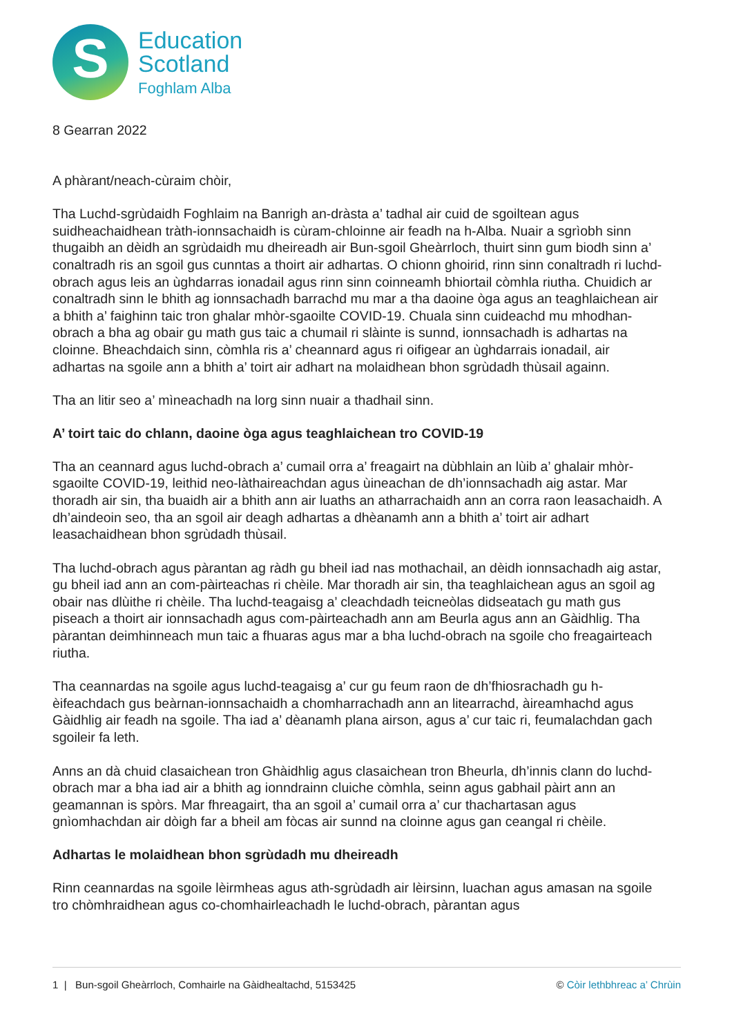S
Education
Scotland
Foghlam Alba
8 Gearran 2022
A phàrant/neach-cùraim chòir,
Tha Luchd-sgrùdaidh Foghlaim na Banrigh an-dràsta a’ tadhal air cuid de sgoiltean agus suidheachaidhean tràth-ionnsachaidh is cùram-chloinne air feadh na h-Alba. Nuair a sgrìobh sinn thugaibh an dèidh an sgrùdaidh mu dheireadh air Bun-sgoil Gheàrrloch, thuirt sinn gum biodh sinn a’ conaltradh ris an sgoil gus cunntas a thoirt air adhartas. O chionn ghoirid, rinn sinn conaltradh ri luchd-obrach agus leis an ùghdarras ionadail agus rinn sinn coinneamh bhiortail còmhla riutha. Chuidich ar conaltradh sinn le bhith ag ionnsachadh barrachd mu mar a tha daoine òga agus an teaghlaichean air a bhith a’ faighinn taic tron ghalar mhòr-sgaoilte COVID-19. Chuala sinn cuideachd mu mhodhan-obrach a bha ag obair gu math gus taic a chumail ri slàinte is sunnd, ionnsachadh is adhartas na cloinne. Bheachdaich sinn, còmhla ris a’ cheannard agus ri oifigear an ùghdarrais ionadail, air adhartas na sgoile ann a bhith a’ toirt air adhart na molaidhean bhon sgrùdadh thùsail againn.
Tha an litir seo a’ mìneachadh na lorg sinn nuair a thadhail sinn.
A’ toirt taic do chlann, daoine òga agus teaghlaichean tro COVID-19
Tha an ceannard agus luchd-obrach a’ cumail orra a’ freagairt na dùbhlain an lùib a’ ghalair mhòr-sgaoilte COVID-19, leithid neo-làthaireachdan agus ùineachan de dh’ionnsachadh aig astar. Mar thoradh air sin, tha buaidh air a bhith ann air luaths an atharrachaidh ann an corra raon leasachaidh. A dh’aindeoin seo, tha an sgoil air deagh adhartas a dhèanamh ann a bhith a’ toirt air adhart leasachaidhean bhon sgrùdadh thùsail.
Tha luchd-obrach agus pàrantan ag ràdh gu bheil iad nas mothachail, an dèidh ionnsachadh aig astar, gu bheil iad ann an com-pàirteachas ri chèile. Mar thoradh air sin, tha teaghlaichean agus an sgoil ag obair nas dlùithe ri chèile. Tha luchd-teagaisg a’ cleachdadh teicneòlas didseatach gu math gus piseach a thoirt air ionnsachadh agus com-pàirteachadh ann am Beurla agus ann an Gàidhlig. Tha pàrantan deimhinneach mun taic a fhuaras agus mar a bha luchd-obrach na sgoile cho freagairteach riutha.
Tha ceannardas na sgoile agus luchd-teagaisg a’ cur gu feum raon de dh’fhiosrachadh gu h-èifeachdach gus beàrnan-ionnsachaidh a chomharrachadh ann an litearrachd, àireamhachd agus Gàidhlig air feadh na sgoile. Tha iad a’ dèanamh plana airson, agus a’ cur taic ri, feumalachdan gach sgoileir fa leth.
Anns an dà chuid clasaichean tron Ghàidhlig agus clasaichean tron Bheurla, dh’innis clann do luchd-obrach mar a bha iad air a bhith ag ionndrainn cluiche còmhla, seinn agus gabhail pàirt ann an geamannan is spòrs. Mar fhreagairt, tha an sgoil a’ cumail orra a’ cur thachartasan agus gnìomhachdan air dòigh far a bheil am fòcas air sunnd na cloinne agus gan ceangal ri chèile.
Adhartas le molaidhean bhon sgrùdadh mu dheireadh
Rinn ceannardas na sgoile lèirmheas agus ath-sgrùdadh air lèirsinn, luachan agus amasan na sgoile tro chòmhraidhean agus co-chomhairleachadh le luchd-obrach, pàrantan agus
1 | Bun-sgoil Gheàrrloch, Comhairle na Gàidhealtachd, 5153425 © Còir lethbhreac a’ Chrùin